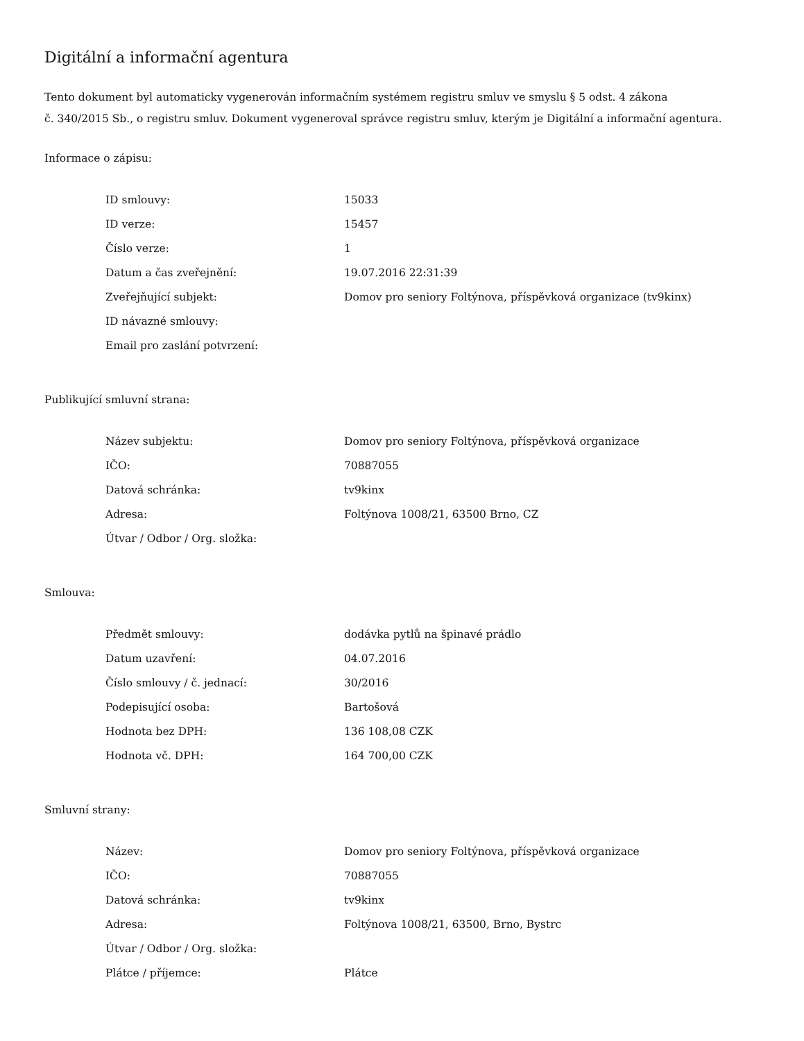Digitální a informační agentura
Tento dokument byl automaticky vygenerován informačním systémem registru smluv ve smyslu § 5 odst. 4 zákona
č. 340/2015 Sb., o registru smluv. Dokument vygeneroval správce registru smluv, kterým je Digitální a informační agentura.
Informace o zápisu:
| ID smlouvy: | 15033 |
| ID verze: | 15457 |
| Číslo verze: | 1 |
| Datum a čas zveřejnění: | 19.07.2016 22:31:39 |
| Zveřejňující subjekt: | Domov pro seniory Foltýnova, příspěvková organizace (tv9kinx) |
| ID návazné smlouvy: | |
| Email pro zaslání potvrzení: | |
Publikující smluvní strana:
| Název subjektu: | Domov pro seniory Foltýnova, příspěvková organizace |
| IČO: | 70887055 |
| Datová schránka: | tv9kinx |
| Adresa: | Foltýnova 1008/21, 63500 Brno, CZ |
| Útvar / Odbor / Org. složka: | |
Smlouva:
| Předmět smlouvy: | dodávka pytlů na špinavé prádlo |
| Datum uzavření: | 04.07.2016 |
| Číslo smlouvy / č. jednací: | 30/2016 |
| Podepisující osoba: | Bartošová |
| Hodnota bez DPH: | 136 108,08 CZK |
| Hodnota vč. DPH: | 164 700,00 CZK |
Smluvní strany:
| Název: | Domov pro seniory Foltýnova, příspěvková organizace |
| IČO: | 70887055 |
| Datová schránka: | tv9kinx |
| Adresa: | Foltýnova 1008/21, 63500, Brno, Bystrc |
| Útvar / Odbor / Org. složka: | |
| Plátce / příjemce: | Plátce |